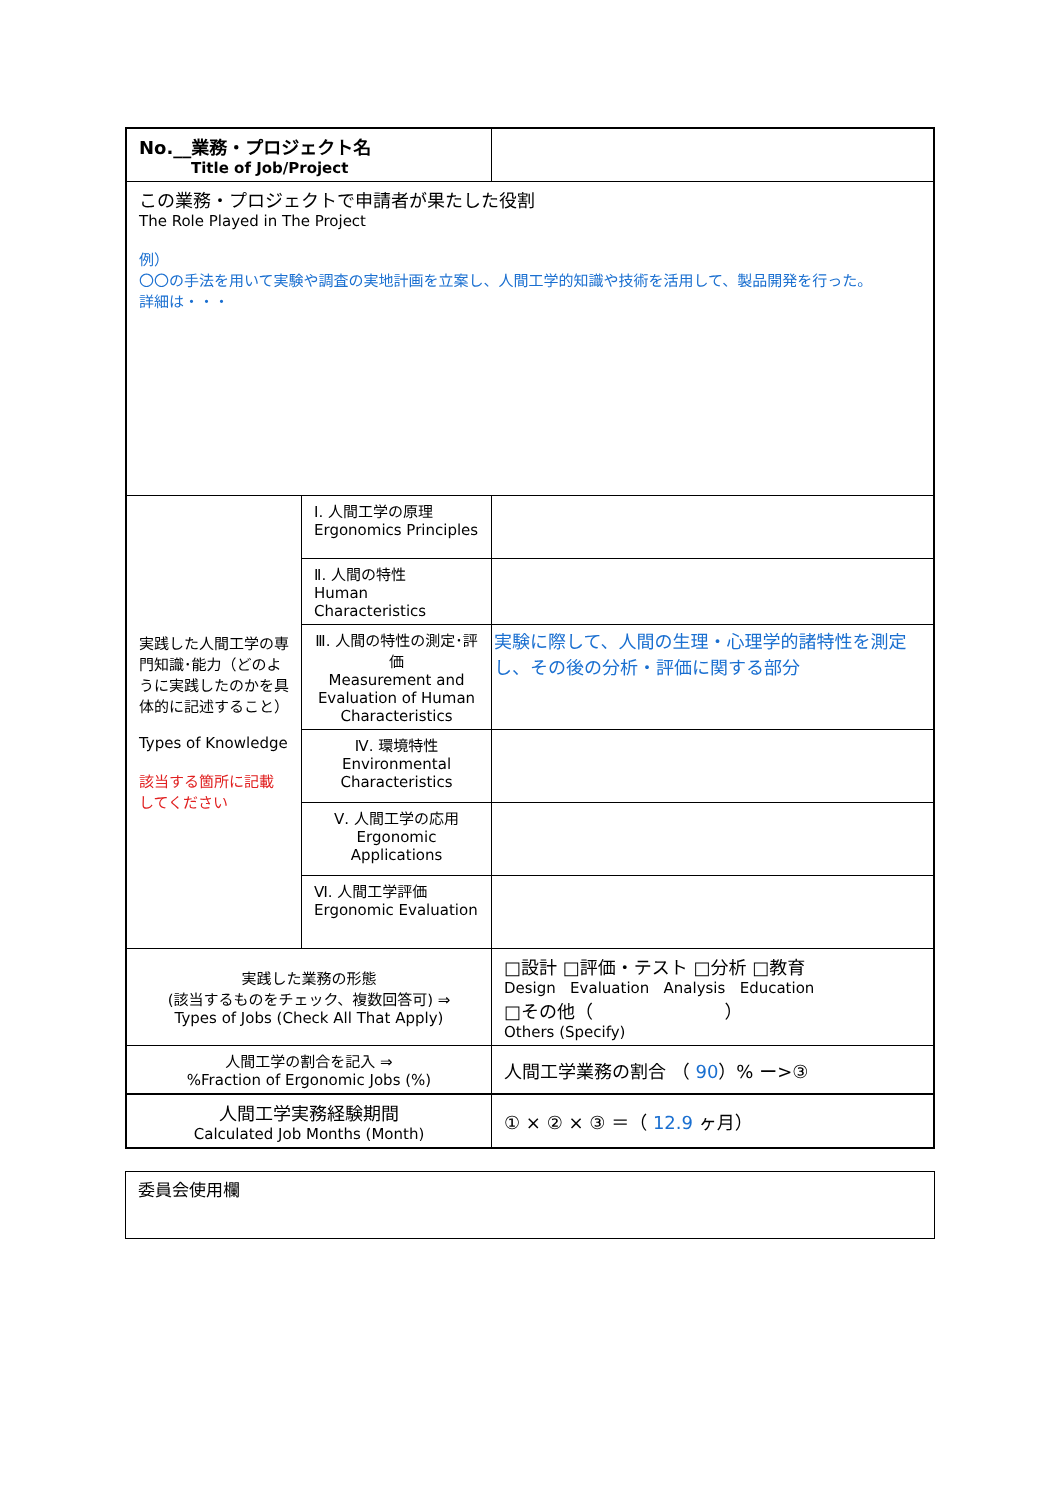| No.__業務・プロジェクト名 Title of Job/Project | | |
| この業務・プロジェクトで申請者が果たした役割 The Role Played in The Project 例） 〇〇の手法を用いて実験や調査の実地計画を立案し、人間工学的知識や技術を活用して、製品開発を行った。 詳細は・・・ | | |
| 実践した人間工学の専門知識･能力（どのように実践したのかを具体的に記述すること） Types of Knowledge 該当する箇所に記載 してください | Ⅰ. 人間工学の原理 Ergonomics Principles | |
| | Ⅱ. 人間の特性 Human Characteristics | |
| | Ⅲ. 人間の特性の測定･評価 Measurement and Evaluation of Human Characteristics | 実験に際して、人間の生理・心理学的諸特性を測定し、その後の分析・評価に関する部分 |
| | Ⅳ. 環境特性 Environmental Characteristics | |
| | Ⅴ. 人間工学の応用 Ergonomic Applications | |
| | Ⅵ. 人間工学評価 Ergonomic Evaluation | |
| 実践した業務の形態 (該当するものをチェック、複数回答可) ⇒ Types of Jobs (Check All That Apply) | | □設計 □評価・テスト □分析 □教育 Design Evaluation Analysis Education □その他（ ） Others (Specify) |
| 人間工学の割合を記入 ⇒ %Fraction of Ergonomic Jobs (%) | | 人間工学業務の割合 （ 90 ）% ー>③ |
| 人間工学実務経験期間 Calculated Job Months (Month) | | ① × ② × ③ ＝（ 12.9 ヶ月） |
| 委員会使用欄 |